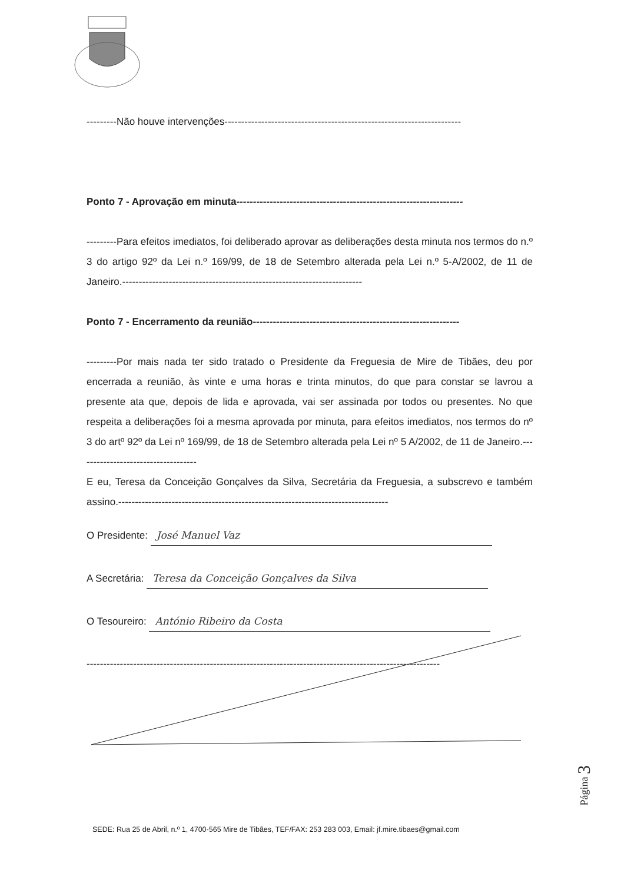---------Não houve intervenções-----------------------------------------------------------------------
Ponto 7 - Aprovação em minuta--------------------------------------------------------------------
---------Para efeitos imediatos, foi deliberado aprovar as deliberações desta minuta nos termos do n.º 3 do artigo 92º da Lei n.º 169/99, de 18 de Setembro alterada pela Lei n.º 5-A/2002, de 11 de Janeiro.------------------------------------------------------------------------
Ponto 7 - Encerramento da reunião--------------------------------------------------------------
---------Por mais nada ter sido tratado o Presidente da Freguesia de Mire de Tibães, deu por encerrada a reunião, às vinte e uma horas e trinta minutos, do que para constar se lavrou a presente ata que, depois de lida e aprovada, vai ser assinada por todos ou presentes. No que respeita a deliberações foi a mesma aprovada por minuta, para efeitos imediatos, nos termos do nº 3 do artº 92º da Lei nº 169/99, de 18 de Setembro alterada pela Lei nº 5 A/2002, de 11 de Janeiro.------------------------------------
E eu, Teresa da Conceição Gonçalves da Silva, Secretária da Freguesia, a subscrevo e também assino.---------------------------------------------------------------------------------
O Presidente: José Manuel Vaz
A Secretária: Teresa da Conceição Gonçalves da Silva
O Tesoureiro: António Ribeiro da Costa
----------------------------------------------------------------------------------------------------------
Página 3
SEDE: Rua 25 de Abril, n.º 1, 4700-565 Mire de Tibães, TEF/FAX: 253 283 003, Email: jf.mire.tibaes@gmail.com